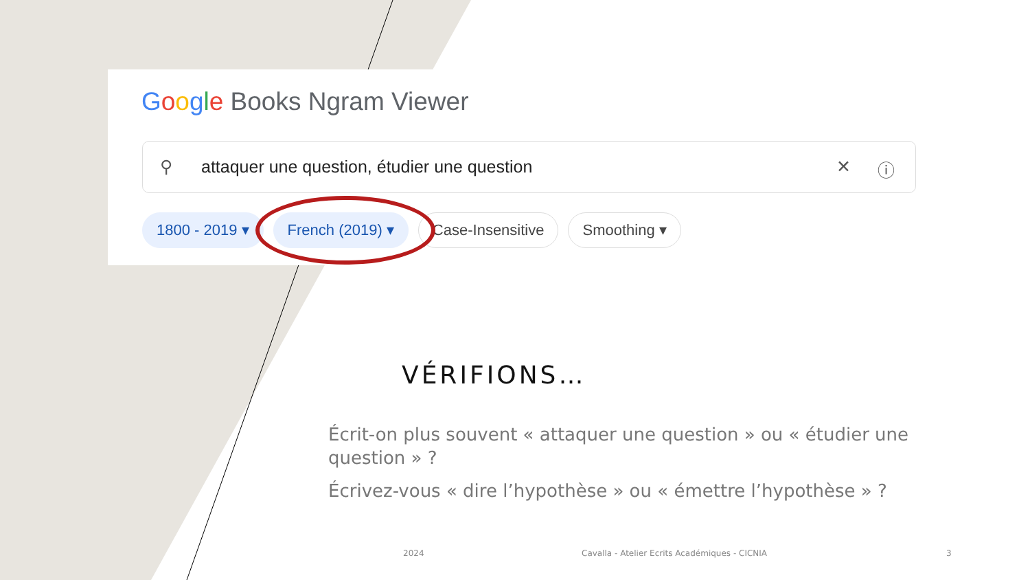Google Books Ngram Viewer
⚲ attaquer une question, étudier une question ✕ ⓘ
1800 - 2019 ▾ French (2019) ▾ Case-Insensitive Smoothing ▾
VÉRIFIONS…
Écrit-on plus souvent « attaquer une question » ou « étudier une question » ?
Écrivez-vous « dire l’hypothèse » ou « émettre l’hypothèse » ?
2024
Cavalla - Atelier Ecrits Académiques - CICNIA
3